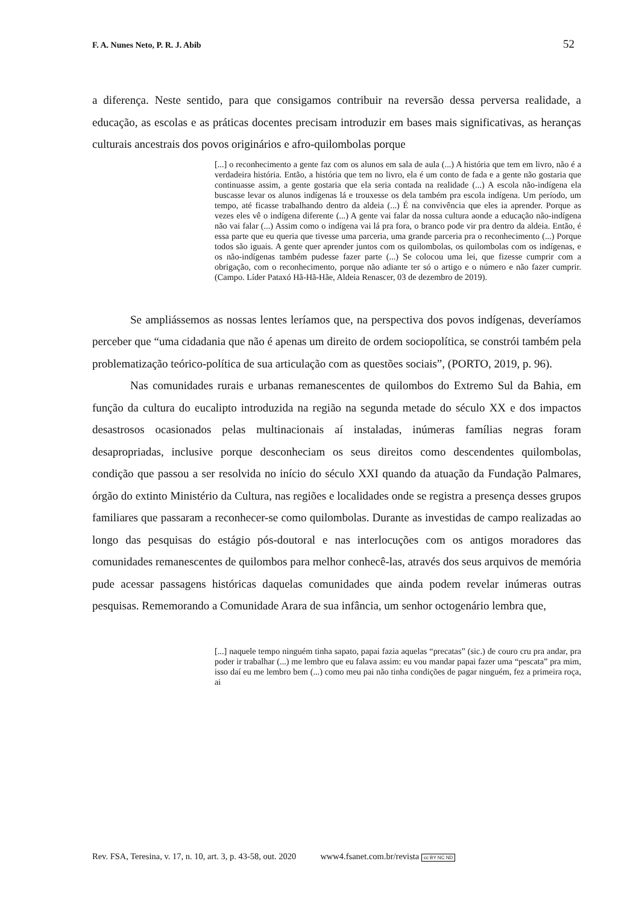F. A. Nunes Neto, P. R. J. Abib 52
a diferença. Neste sentido, para que consigamos contribuir na reversão dessa perversa realidade, a educação, as escolas e as práticas docentes precisam introduzir em bases mais significativas, as heranças culturais ancestrais dos povos originários e afro-quilombolas porque
[...] o reconhecimento a gente faz com os alunos em sala de aula (...) A história que tem em livro, não é a verdadeira história. Então, a história que tem no livro, ela é um conto de fada e a gente não gostaria que continuasse assim, a gente gostaria que ela seria contada na realidade (...) A escola não-indígena ela buscasse levar os alunos indígenas lá e trouxesse os dela também pra escola indígena. Um período, um tempo, até ficasse trabalhando dentro da aldeia (...) É na convivência que eles ia aprender. Porque as vezes eles vê o indígena diferente (...) A gente vai falar da nossa cultura aonde a educação não-indígena não vai falar (...) Assim como o indígena vai lá pra fora, o branco pode vir pra dentro da aldeia. Então, é essa parte que eu queria que tivesse uma parceria, uma grande parceria pra o reconhecimento (...) Porque todos são iguais. A gente quer aprender juntos com os quilombolas, os quilombolas com os indígenas, e os não-indígenas também pudesse fazer parte (...) Se colocou uma lei, que fizesse cumprir com a obrigação, com o reconhecimento, porque não adiante ter só o artigo e o número e não fazer cumprir. (Campo. Líder Pataxó Hã-Hã-Hãe, Aldeia Renascer, 03 de dezembro de 2019).
Se ampliássemos as nossas lentes leríamos que, na perspectiva dos povos indígenas, deveríamos perceber que “uma cidadania que não é apenas um direito de ordem sociopolítica, se constrói também pela problematização teórico-política de sua articulação com as questões sociais”, (PORTO, 2019, p. 96).
Nas comunidades rurais e urbanas remanescentes de quilombos do Extremo Sul da Bahia, em função da cultura do eucalipto introduzida na região na segunda metade do século XX e dos impactos desastrosos ocasionados pelas multinacionais aí instaladas, inúmeras famílias negras foram desapropriadas, inclusive porque desconheciam os seus direitos como descendentes quilombolas, condição que passou a ser resolvida no início do século XXI quando da atuação da Fundação Palmares, órgão do extinto Ministério da Cultura, nas regiões e localidades onde se registra a presença desses grupos familiares que passaram a reconhecer-se como quilombolas. Durante as investidas de campo realizadas ao longo das pesquisas do estágio pós-doutoral e nas interlocuções com os antigos moradores das comunidades remanescentes de quilombos para melhor conhecê-las, através dos seus arquivos de memória pude acessar passagens históricas daquelas comunidades que ainda podem revelar inúmeras outras pesquisas. Rememorando a Comunidade Arara de sua infância, um senhor octogenário lembra que,
[...] naquele tempo ninguém tinha sapato, papai fazia aquelas “precatas” (sic.) de couro cru pra andar, pra poder ir trabalhar (...) me lembro que eu falava assim: eu vou mandar papai fazer uma “pescata” pra mim, isso daí eu me lembro bem (...) como meu pai não tinha condições de pagar ninguém, fez a primeira roça, ai
Rev. FSA, Teresina, v. 17, n. 10, art. 3, p. 43-58, out. 2020 www4.fsanet.com.br/revista cc BY NC ND